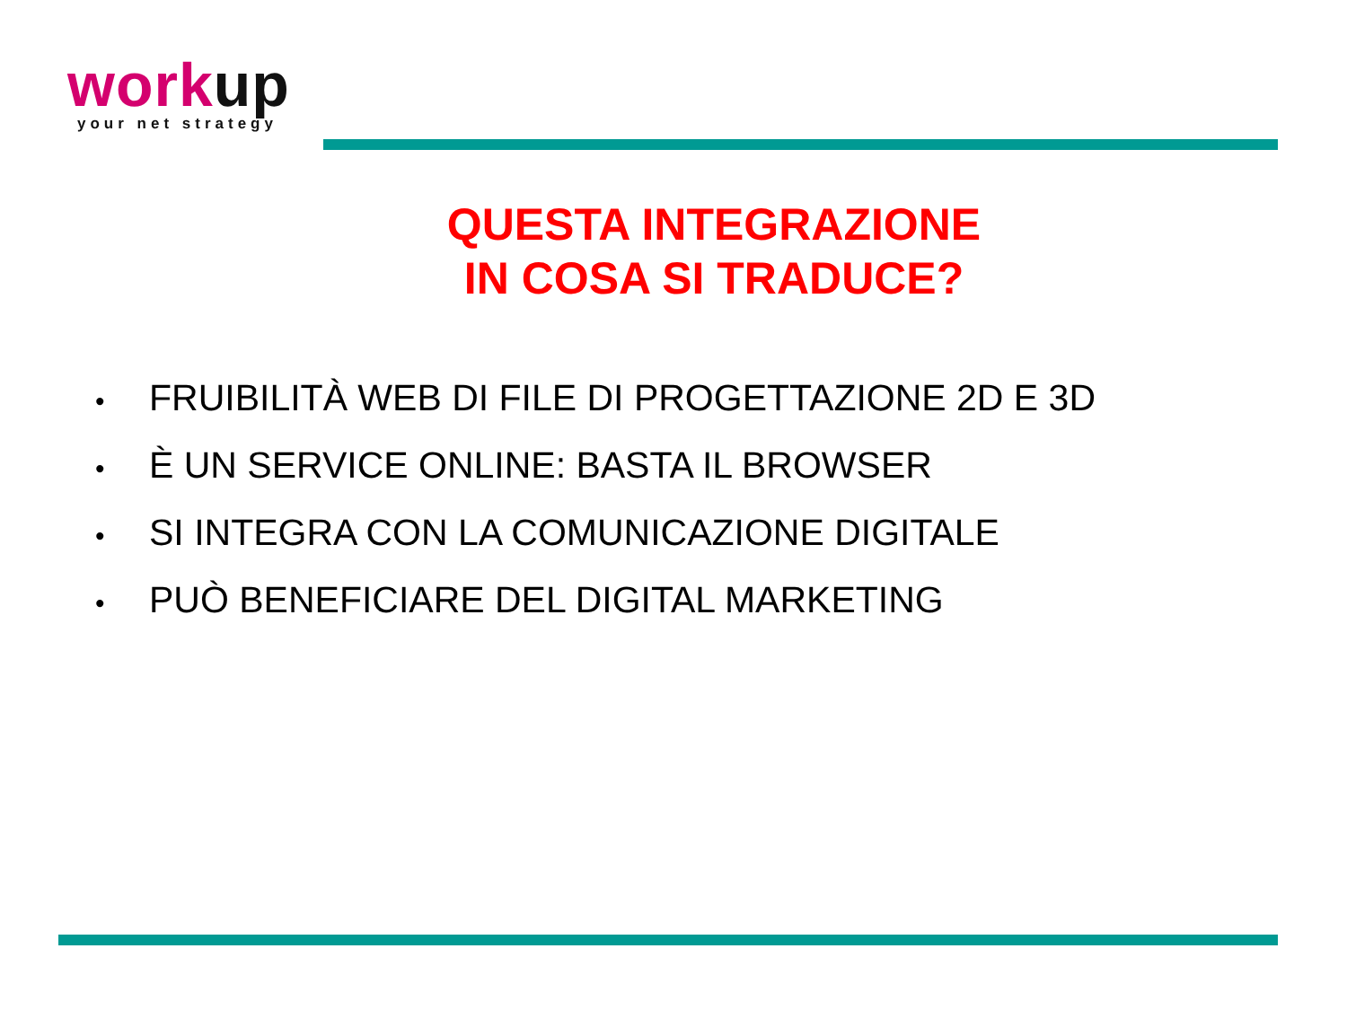workup
your net strategy
QUESTA INTEGRAZIONE
IN COSA SI TRADUCE?
• FRUIBILITÀ WEB DI FILE DI PROGETTAZIONE 2D E 3D
• È UN SERVICE ONLINE: BASTA IL BROWSER
• SI INTEGRA CON LA COMUNICAZIONE DIGITALE
• PUÒ BENEFICIARE DEL DIGITAL MARKETING